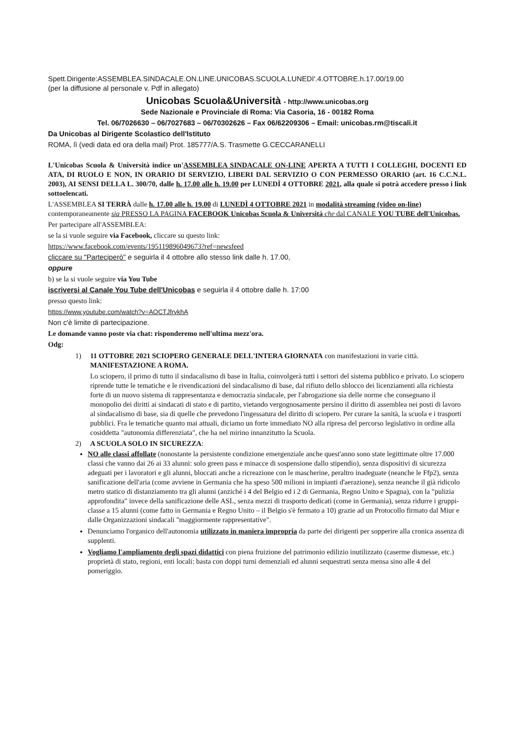Spett.Dirigente:ASSEMBLEA.SINDACALE.ON.LINE.UNICOBAS.SCUOLA.LUNEDI'.4.OTTOBRE.h.17.00/19.00
(per la diffusione al personale v. Pdf in allegato)
Unicobas Scuola&Università - http://www.unicobas.org
Sede Nazionale e Provinciale di Roma: Via Casoria, 16 - 00182 Roma
Tel. 06/7026630 – 06/7027683 – 06/70302626 – Fax 06/62209306 – Email: unicobas.rm@tiscali.it
Da Unicobas al Dirigente Scolastico dell'Istituto
ROMA, lì (vedi data ed ora della mail) Prot. 185777/A.S. Trasmette G.CECCARANELLI
L'Unicobas Scuola & Università indice un'ASSEMBLEA SINDACALE ON-LINE APERTA A TUTTI I COLLEGHI, DOCENTI ED ATA, DI RUOLO E NON, IN ORARIO DI SERVIZIO, LIBERI DAL SERVIZIO O CON PERMESSO ORARIO (art. 16 C.C.N.L. 2003), AI SENSI DELLA L. 300/70, dalle h. 17.00 alle h. 19.00 per LUNEDÌ 4 OTTOBRE 2021, alla quale si potrà accedere presso i link sottoelencati.
L'ASSEMBLEA SI TERRÀ dalle h. 17.00 alle h. 19.00 di LUNEDÌ 4 OTTOBRE 2021 in modalità streaming (video on-line) contemporaneamente sia PRESSO LA PAGINA FACEBOOK Unicobas Scuola & Università che dal CANALE YOU TUBE dell'Unicobas.
Per partecipare all'ASSEMBLEA:
se la si vuole seguire via Facebook, cliccare su questo link:
https://www.facebook.com/events/195119896049673?ref=newsfeed
cliccare su "Parteciperò" e seguirla il 4 ottobre allo stesso link dalle h. 17.00,
oppure
b) se la si vuole seguire via You Tube
iscriversi al Canale You Tube dell'Unicobas e seguirla il 4 ottobre dalle h. 17:00
presso questo link:
https://www.youtube.com/watch?v=AOCTJfrvkhA
Non c'è limite di partecipazione.
Le domande vanno poste via chat: risponderemo nell'ultima mezz'ora.
Odg:
1) 11 OTTOBRE 2021 SCIOPERO GENERALE DELL'INTERA GIORNATA con manifestazioni in varie città. MANIFESTAZIONE A ROMA.
Lo sciopero, il primo di tutto il sindacalismo di base in Italia, coinvolgerà tutti i settori del sistema pubblico e privato. Lo sciopero riprende tutte le tematiche e le rivendicazioni del sindacalismo di base, dal rifiuto dello sblocco dei licenziamenti alla richiesta forte di un nuovo sistema di rappresentanza e democrazia sindacale, per l'abrogazione sia delle norme che consegnano il monopolio dei diritti ai sindacati di stato e di partito, vietando vergognosamente persino il diritto di assemblea nei posti di lavoro al sindacalismo di base, sia di quelle che prevedono l'ingessatura del diritto di sciopero. Per curare la sanità, la scuola e i trasporti pubblici. Fra le tematiche quanto mai attuali, diciamo un forte immediato NO alla ripresa del percorso legislativo in ordine alla cosiddetta "autonomia differenziata", che ha nel mirino innanzitutto la Scuola.
2) A SCUOLA SOLO IN SICUREZZA:
NO alle classi affollate (nonostante la persistente condizione emergenziale anche quest'anno sono state legittimate oltre 17.000 classi che vanno dai 26 ai 33 alunni: solo green pass e minacce di sospensione dallo stipendio), senza dispositivi di sicurezza adeguati per i lavoratori e gli alunni, bloccati anche a ricreazione con le mascherine, peraltro inadeguate (neanche le Ffp2), senza sanificazione dell'aria (come avviene in Germania che ha speso 500 milioni in impianti d'aerazione), senza neanche il già ridicolo metro statico di distanziamento tra gli alunni (anziché i 4 del Belgio ed i 2 di Germania, Regno Unito e Spagna), con la "pulizia approfondita" invece della sanificazione delle ASL, senza mezzi di trasporto dedicati (come in Germania), senza ridurre i gruppi-classe a 15 alunni (come fatto in Germania e Regno Unito – il Belgio s'è fermato a 10) grazie ad un Protocollo firmato dal Miur e dalle Organizzazioni sindacali "maggiormente rappresentative".
Denunciamo l'organico dell'autonomia utilizzato in maniera impropria da parte dei dirigenti per sopperire alla cronica assenza di supplenti.
Vogliamo l'ampliamento degli spazi didattici con piena fruizione del patrimonio edilizio inutilizzato (caserme dismesse, etc.) proprietà di stato, regioni, enti locali: basta con doppi turni demenziali ed alunni sequestrati senza mensa sino alle 4 del pomeriggio.